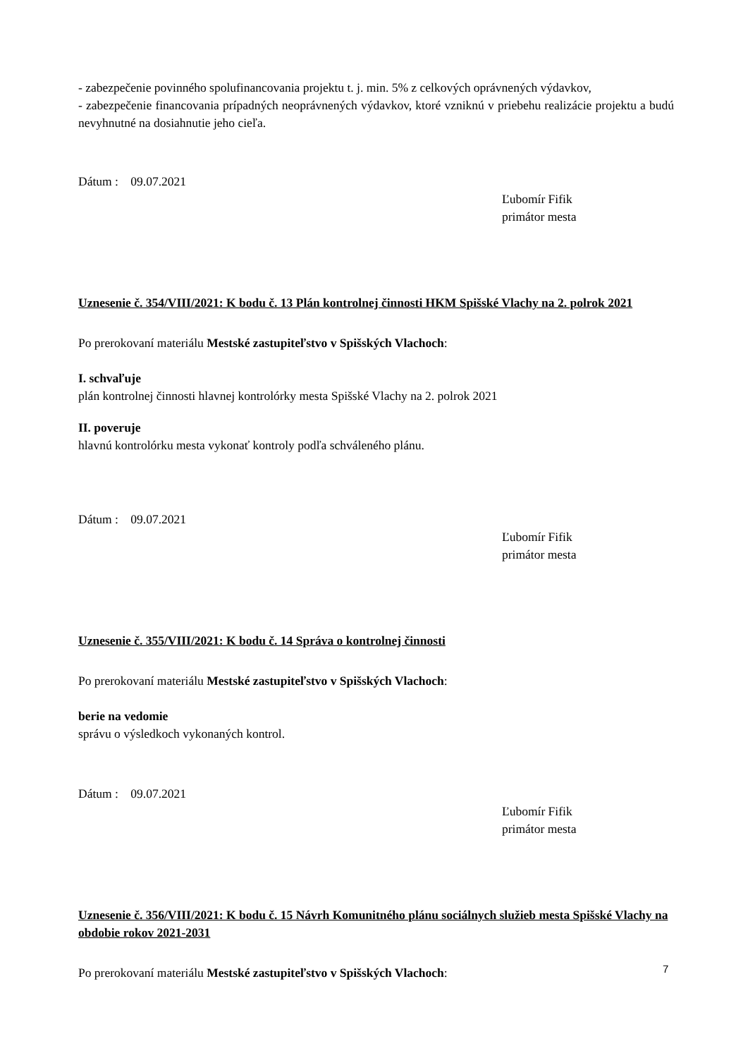- zabezpečenie povinného spolufinancovania projektu t. j. min. 5% z celkových oprávnených výdavkov,
- zabezpečenie financovania prípadných neoprávnených výdavkov, ktoré vzniknú v priebehu realizácie projektu a budú nevyhnutné na dosiahnutie jeho cieľa.
Dátum : 09.07.2021
Ľubomír Fifik
primátor mesta
Uznesenie č. 354/VIII/2021: K bodu č. 13 Plán kontrolnej činnosti HKM Spišské Vlachy na 2. polrok 2021
Po prerokovaní materiálu Mestské zastupiteľstvo v Spišských Vlachoch:
I. schvaľuje
plán kontrolnej činnosti hlavnej kontrolórky mesta Spišské Vlachy na 2. polrok 2021
II. poveruje
hlavnú kontrolórku mesta vykonať kontroly podľa schváleného plánu.
Dátum : 09.07.2021
Ľubomír Fifik
primátor mesta
Uznesenie č. 355/VIII/2021: K bodu č. 14 Správa o kontrolnej činnosti
Po prerokovaní materiálu Mestské zastupiteľstvo v Spišských Vlachoch:
berie na vedomie
správu o výsledkoch vykonaných kontrol.
Dátum : 09.07.2021
Ľubomír Fifik
primátor mesta
Uznesenie č. 356/VIII/2021: K bodu č. 15 Návrh Komunitného plánu sociálnych služieb mesta Spišské Vlachy na obdobie rokov 2021-2031
Po prerokovaní materiálu Mestské zastupiteľstvo v Spišských Vlachoch:
7